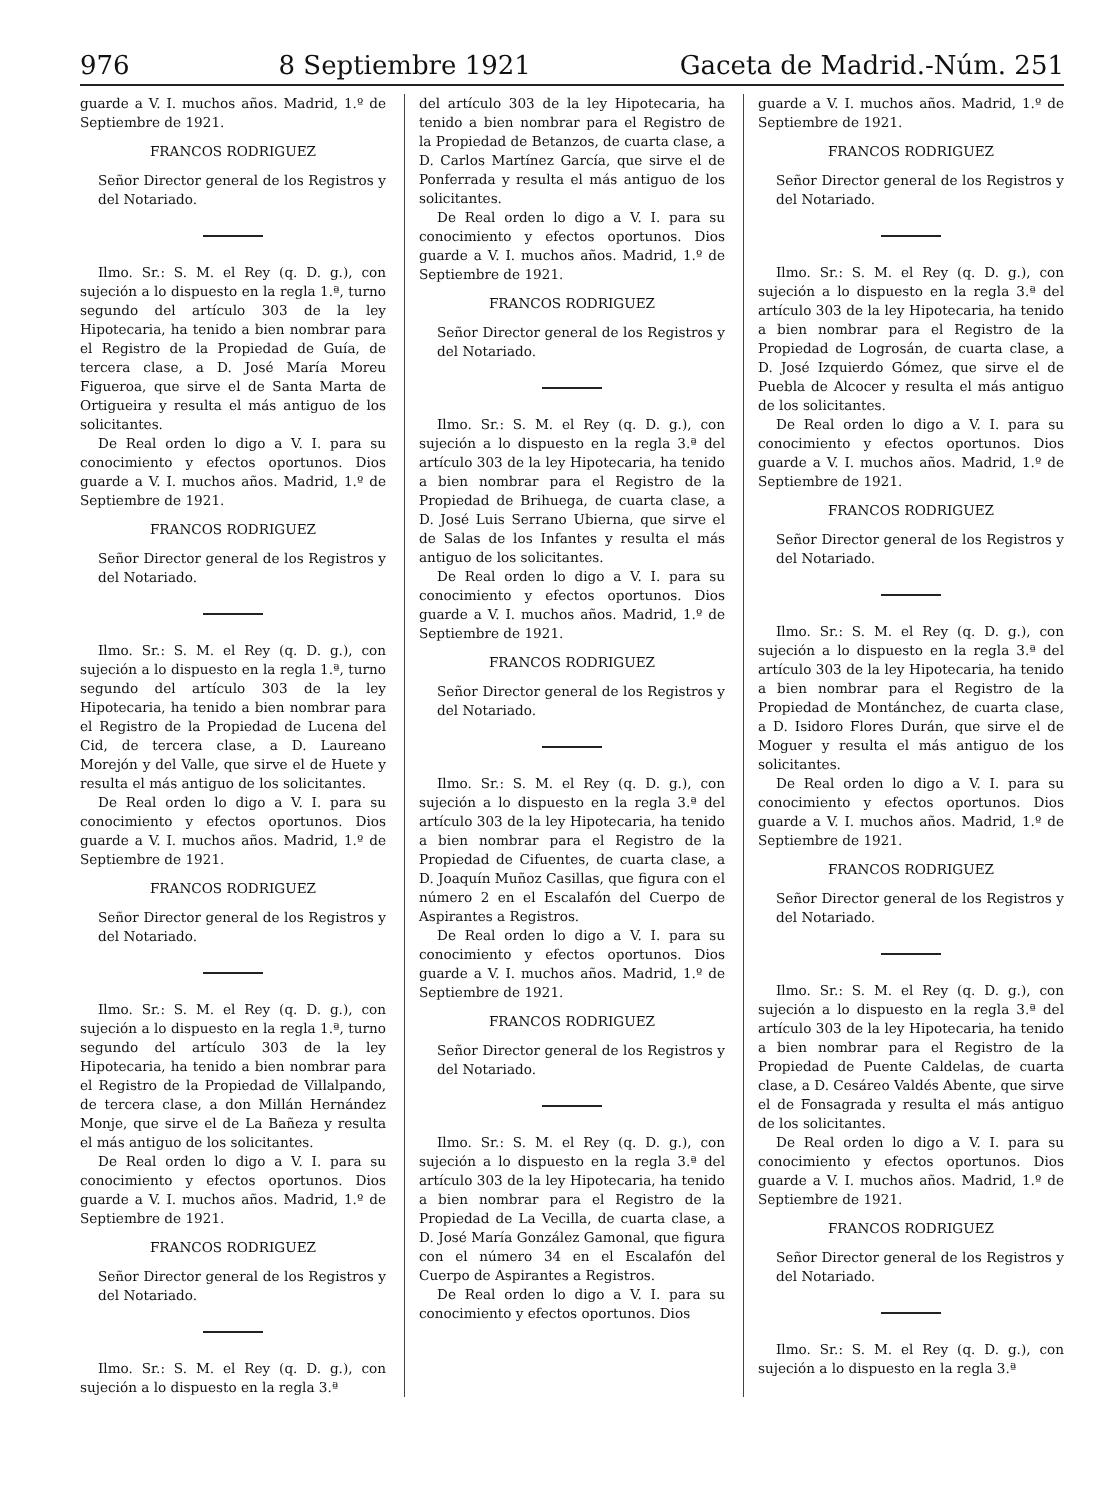976 8 Septiembre 1921 Gaceta de Madrid.-Núm. 251
guarde a V. I. muchos años. Madrid, 1.º de Septiembre de 1921.
FRANCOS RODRIGUEZ
Señor Director general de los Registros y del Notariado.
Ilmo. Sr.: S. M. el Rey (q. D. g.), con sujeción a lo dispuesto en la regla 1.ª, turno segundo del artículo 303 de la ley Hipotecaria, ha tenido a bien nombrar para el Registro de la Propiedad de Guía, de tercera clase, a D. José María Moreu Figueroa, que sirve el de Santa Marta de Ortigueira y resulta el más antiguo de los solicitantes.
De Real orden lo digo a V. I. para su conocimiento y efectos oportunos. Dios guarde a V. I. muchos años. Madrid, 1.º de Septiembre de 1921.
FRANCOS RODRIGUEZ
Señor Director general de los Registros y del Notariado.
Ilmo. Sr.: S. M. el Rey (q. D. g.), con sujeción a lo dispuesto en la regla 1.ª, turno segundo del artículo 303 de la ley Hipotecaria, ha tenido a bien nombrar para el Registro de la Propiedad de Lucena del Cid, de tercera clase, a D. Laureano Morejón y del Valle, que sirve el de Huete y resulta el más antiguo de los solicitantes.
De Real orden lo digo a V. I. para su conocimiento y efectos oportunos. Dios guarde a V. I. muchos años. Madrid, 1.º de Septiembre de 1921.
FRANCOS RODRIGUEZ
Señor Director general de los Registros y del Notariado.
Ilmo. Sr.: S. M. el Rey (q. D. g.), con sujeción a lo dispuesto en la regla 1.ª, turno segundo del artículo 303 de la ley Hipotecaria, ha tenido a bien nombrar para el Registro de la Propiedad de Villalpando, de tercera clase, a don Millán Hernández Monje, que sirve el de La Bañeza y resulta el más antiguo de los solicitantes.
De Real orden lo digo a V. I. para su conocimiento y efectos oportunos. Dios guarde a V. I. muchos años. Madrid, 1.º de Septiembre de 1921.
FRANCOS RODRIGUEZ
Señor Director general de los Registros y del Notariado.
Ilmo. Sr.: S. M. el Rey (q. D. g.), con sujeción a lo dispuesto en la regla 3.ª
del artículo 303 de la ley Hipotecaria, ha tenido a bien nombrar para el Registro de la Propiedad de Betanzos, de cuarta clase, a D. Carlos Martínez García, que sirve el de Ponferrada y resulta el más antiguo de los solicitantes.
De Real orden lo digo a V. I. para su conocimiento y efectos oportunos. Dios guarde a V. I. muchos años. Madrid, 1.º de Septiembre de 1921.
FRANCOS RODRIGUEZ
Señor Director general de los Registros y del Notariado.
Ilmo. Sr.: S. M. el Rey (q. D. g.), con sujeción a lo dispuesto en la regla 3.ª del artículo 303 de la ley Hipotecaria, ha tenido a bien nombrar para el Registro de la Propiedad de Brihuega, de cuarta clase, a D. José Luis Serrano Ubierna, que sirve el de Salas de los Infantes y resulta el más antiguo de los solicitantes.
De Real orden lo digo a V. I. para su conocimiento y efectos oportunos. Dios guarde a V. I. muchos años. Madrid, 1.º de Septiembre de 1921.
FRANCOS RODRIGUEZ
Señor Director general de los Registros y del Notariado.
Ilmo. Sr.: S. M. el Rey (q. D. g.), con sujeción a lo dispuesto en la regla 3.ª del artículo 303 de la ley Hipotecaria, ha tenido a bien nombrar para el Registro de la Propiedad de Cifuentes, de cuarta clase, a D. Joaquín Muñoz Casillas, que figura con el número 2 en el Escalafón del Cuerpo de Aspirantes a Registros.
De Real orden lo digo a V. I. para su conocimiento y efectos oportunos. Dios guarde a V. I. muchos años. Madrid, 1.º de Septiembre de 1921.
FRANCOS RODRIGUEZ
Señor Director general de los Registros y del Notariado.
Ilmo. Sr.: S. M. el Rey (q. D. g.), con sujeción a lo dispuesto en la regla 3.ª del artículo 303 de la ley Hipotecaria, ha tenido a bien nombrar para el Registro de la Propiedad de La Vecilla, de cuarta clase, a D. José María González Gamonal, que figura con el número 34 en el Escalafón del Cuerpo de Aspirantes a Registros.
De Real orden lo digo a V. I. para su conocimiento y efectos oportunos. Dios
guarde a V. I. muchos años. Madrid, 1.º de Septiembre de 1921.
FRANCOS RODRIGUEZ
Señor Director general de los Registros y del Notariado.
Ilmo. Sr.: S. M. el Rey (q. D. g.), con sujeción a lo dispuesto en la regla 3.ª del artículo 303 de la ley Hipotecaria, ha tenido a bien nombrar para el Registro de la Propiedad de Logrosán, de cuarta clase, a D. José Izquierdo Gómez, que sirve el de Puebla de Alcocer y resulta el más antiguo de los solicitantes.
De Real orden lo digo a V. I. para su conocimiento y efectos oportunos. Dios guarde a V. I. muchos años. Madrid, 1.º de Septiembre de 1921.
FRANCOS RODRIGUEZ
Señor Director general de los Registros y del Notariado.
Ilmo. Sr.: S. M. el Rey (q. D. g.), con sujeción a lo dispuesto en la regla 3.ª del artículo 303 de la ley Hipotecaria, ha tenido a bien nombrar para el Registro de la Propiedad de Montánchez, de cuarta clase, a D. Isidoro Flores Durán, que sirve el de Moguer y resulta el más antiguo de los solicitantes.
De Real orden lo digo a V. I. para su conocimiento y efectos oportunos. Dios guarde a V. I. muchos años. Madrid, 1.º de Septiembre de 1921.
FRANCOS RODRIGUEZ
Señor Director general de los Registros y del Notariado.
Ilmo. Sr.: S. M. el Rey (q. D. g.), con sujeción a lo dispuesto en la regla 3.ª del artículo 303 de la ley Hipotecaria, ha tenido a bien nombrar para el Registro de la Propiedad de Puente Caldelas, de cuarta clase, a D. Cesáreo Valdés Abente, que sirve el de Fonsagrada y resulta el más antiguo de los solicitantes.
De Real orden lo digo a V. I. para su conocimiento y efectos oportunos. Dios guarde a V. I. muchos años. Madrid, 1.º de Septiembre de 1921.
FRANCOS RODRIGUEZ
Señor Director general de los Registros y del Notariado.
Ilmo. Sr.: S. M. el Rey (q. D. g.), con sujeción a lo dispuesto en la regla 3.ª